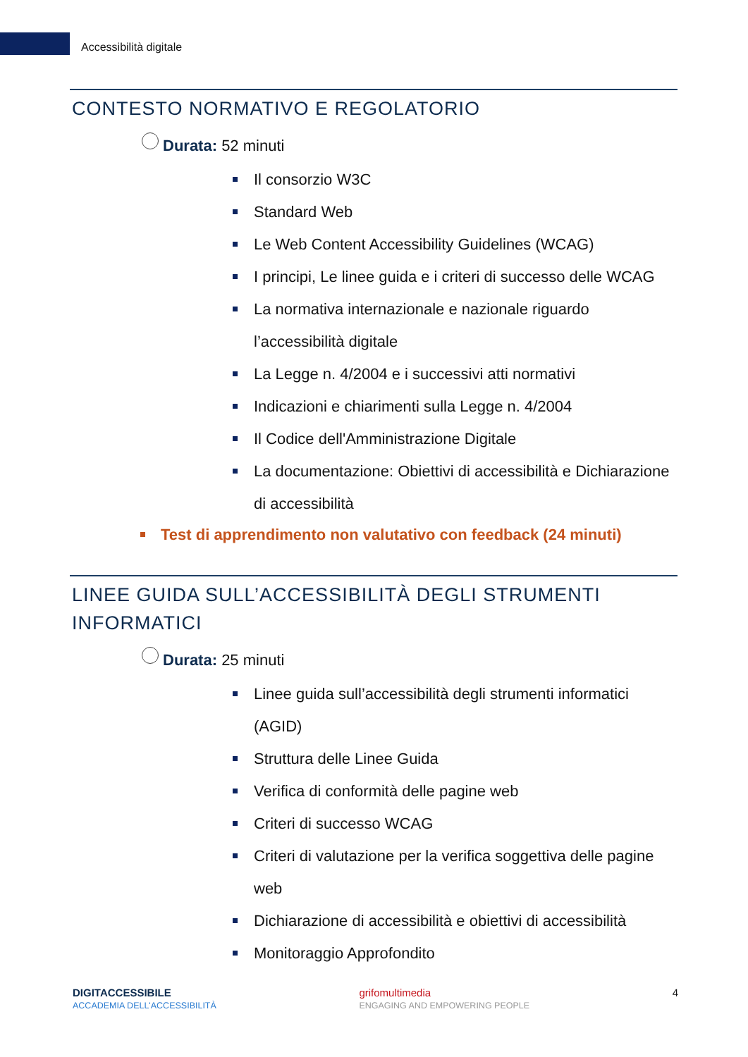Accessibilità digitale
CONTESTO NORMATIVO E REGOLATORIO
Durata: 52 minuti
Il consorzio W3C
Standard Web
Le Web Content Accessibility Guidelines (WCAG)
I principi, Le linee guida e i criteri di successo delle WCAG
La normativa internazionale e nazionale riguardo l’accessibilità digitale
La Legge n. 4/2004 e i successivi atti normativi
Indicazioni e chiarimenti sulla Legge n. 4/2004
Il Codice dell'Amministrazione Digitale
La documentazione: Obiettivi di accessibilità e Dichiarazione di accessibilità
Test di apprendimento non valutativo con feedback (24 minuti)
LINEE GUIDA SULL’ACCESSIBILITÀ DEGLI STRUMENTI INFORMATICI
Durata: 25 minuti
Linee guida sull’accessibilità degli strumenti informatici (AGID)
Struttura delle Linee Guida
Verifica di conformità delle pagine web
Criteri di successo WCAG
Criteri di valutazione per la verifica soggettiva delle pagine web
Dichiarazione di accessibilità e obiettivi di accessibilità
Monitoraggio Approfondito
DIGITACCESSIBILE
ACCADEMIA DELL'ACCESSIBILITÀ
grifomultimedia
ENGAGING AND EMPOWERING PEOPLE
4